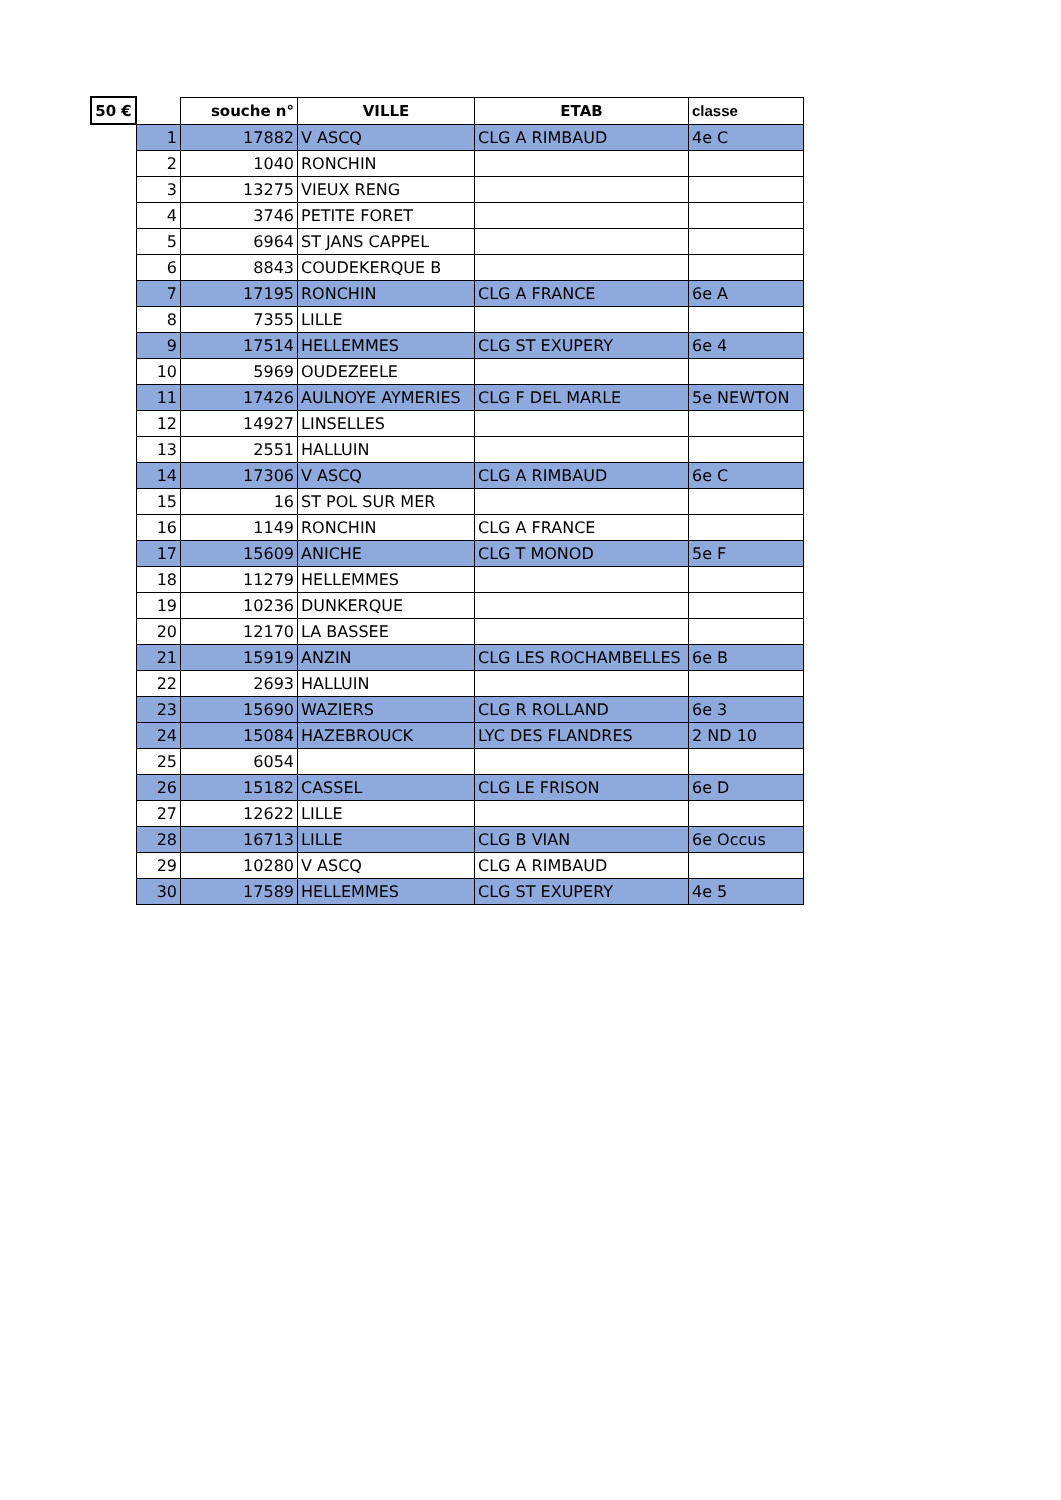| 50 € | | souche n° | VILLE | ETAB | classe |
| --- | --- | --- | --- | --- | --- |
| | 1 | 17882 | V ASCQ | CLG A RIMBAUD | 4e C |
| | 2 | 1040 | RONCHIN | | |
| | 3 | 13275 | VIEUX RENG | | |
| | 4 | 3746 | PETITE FORET | | |
| | 5 | 6964 | ST JANS CAPPEL | | |
| | 6 | 8843 | COUDEKERQUE B | | |
| | 7 | 17195 | RONCHIN | CLG A FRANCE | 6e A |
| | 8 | 7355 | LILLE | | |
| | 9 | 17514 | HELLEMMES | CLG ST EXUPERY | 6e 4 |
| | 10 | 5969 | OUDEZEELE | | |
| | 11 | 17426 | AULNOYE AYMERIES | CLG F DEL MARLE | 5e NEWTON |
| | 12 | 14927 | LINSELLES | | |
| | 13 | 2551 | HALLUIN | | |
| | 14 | 17306 | V ASCQ | CLG A RIMBAUD | 6e C |
| | 15 | 16 | ST POL SUR MER | | |
| | 16 | 1149 | RONCHIN | CLG A FRANCE | |
| | 17 | 15609 | ANICHE | CLG T MONOD | 5e F |
| | 18 | 11279 | HELLEMMES | | |
| | 19 | 10236 | DUNKERQUE | | |
| | 20 | 12170 | LA BASSEE | | |
| | 21 | 15919 | ANZIN | CLG LES ROCHAMBELLES | 6e B |
| | 22 | 2693 | HALLUIN | | |
| | 23 | 15690 | WAZIERS | CLG R ROLLAND | 6e 3 |
| | 24 | 15084 | HAZEBROUCK | LYC DES FLANDRES | 2 ND 10 |
| | 25 | 6054 | | | |
| | 26 | 15182 | CASSEL | CLG LE FRISON | 6e D |
| | 27 | 12622 | LILLE | | |
| | 28 | 16713 | LILLE | CLG B VIAN | 6e Occus |
| | 29 | 10280 | V ASCQ | CLG A RIMBAUD | |
| | 30 | 17589 | HELLEMMES | CLG ST EXUPERY | 4e 5 |